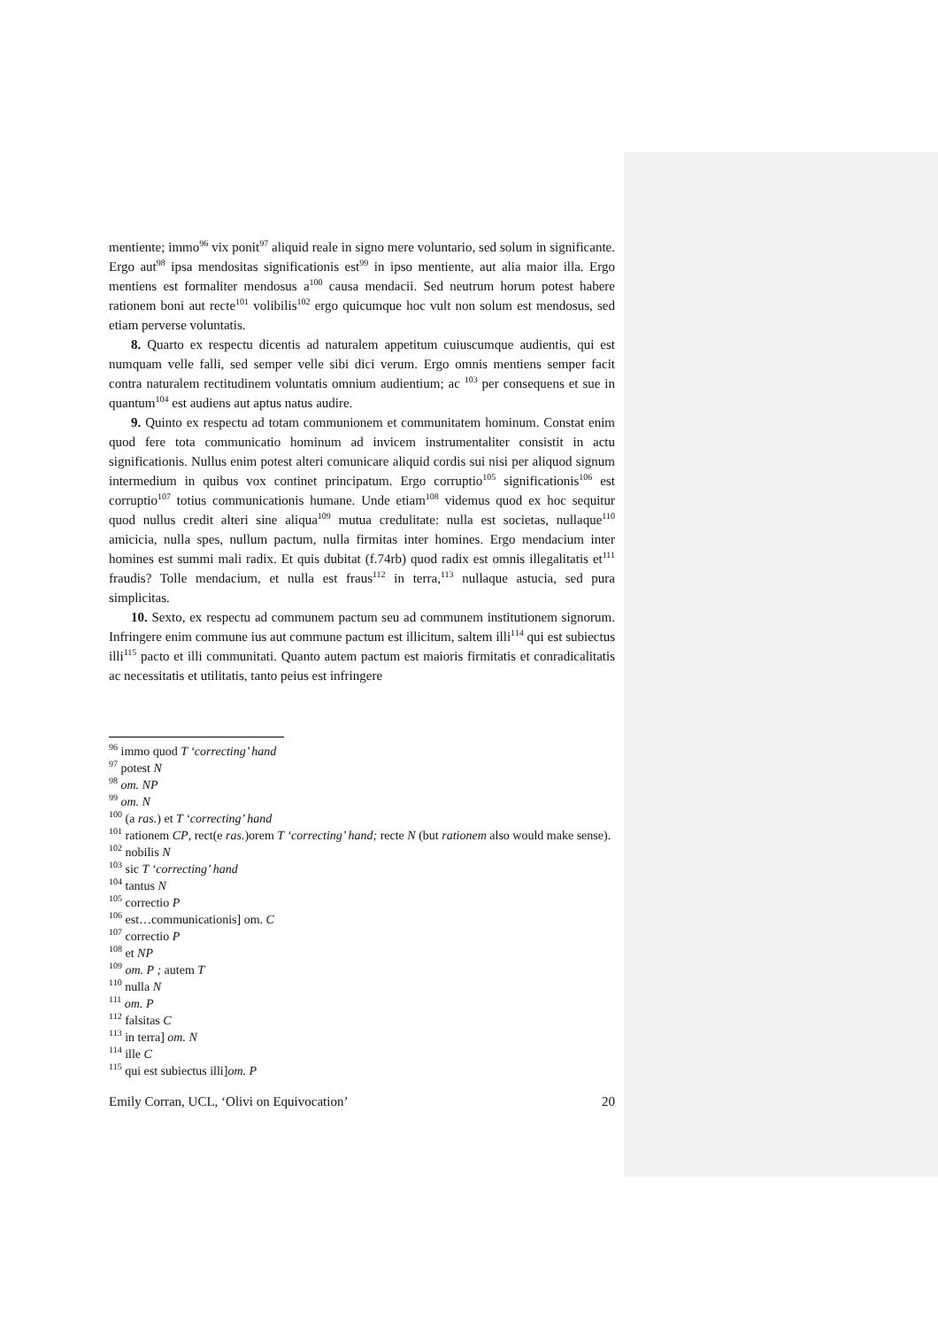mentiente; immo<sup>96</sup> vix ponit<sup>97</sup> aliquid reale in signo mere voluntario, sed solum in significante. Ergo aut<sup>98</sup> ipsa mendositas significationis est<sup>99</sup> in ipso mentiente, aut alia maior illa. Ergo mentiens est formaliter mendosus a<sup>100</sup> causa mendacii. Sed neutrum horum potest habere rationem boni aut recte<sup>101</sup> volibilis<sup>102</sup> ergo quicumque hoc vult non solum est mendosus, sed etiam perverse voluntatis.
8. Quarto ex respectu dicentis ad naturalem appetitum cuiuscumque audientis, qui est numquam velle falli, sed semper velle sibi dici verum. Ergo omnis mentiens semper facit contra naturalem rectitudinem voluntatis omnium audientium; ac <sup>103</sup> per consequens et sue in quantum<sup>104</sup> est audiens aut aptus natus audire.
9. Quinto ex respectu ad totam communionem et communitatem hominum. Constat enim quod fere tota communicatio hominum ad invicem instrumentaliter consistit in actu significationis. Nullus enim potest alteri comunicare aliquid cordis sui nisi per aliquod signum intermedium in quibus vox continet principatum. Ergo corruptio<sup>105</sup> significationis<sup>106</sup> est corruptio<sup>107</sup> totius communicationis humane. Unde etiam<sup>108</sup> videmus quod ex hoc sequitur quod nullus credit alteri sine aliqua<sup>109</sup> mutua credulitate: nulla est societas, nullaque<sup>110</sup> amicicia, nulla spes, nullum pactum, nulla firmitas inter homines. Ergo mendacium inter homines est summi mali radix. Et quis dubitat (f.74rb) quod radix est omnis illegalitatis et<sup>111</sup> fraudis? Tolle mendacium, et nulla est fraus<sup>112</sup> in terra,<sup>113</sup> nullaque astucia, sed pura simplicitas.
10. Sexto, ex respectu ad communem pactum seu ad communem institutionem signorum. Infringere enim commune ius aut commune pactum est illicitum, saltem illi<sup>114</sup> qui est subiectus illi<sup>115</sup> pacto et illi communitati. Quanto autem pactum est maioris firmitatis et conradicalitatis ac necessitatis et utilitatis, tanto peius est infringere
<sup>96</sup> immo quod T ‘correcting’ hand
<sup>97</sup> potest N
<sup>98</sup> om. NP
<sup>99</sup> om. N
<sup>100</sup> (a ras.) et T ‘correcting’ hand
<sup>101</sup> rationem CP, rect(e ras.)orem T ‘correcting’ hand; recte N (but rationem also would make sense).
<sup>102</sup> nobilis N
<sup>103</sup> sic T ‘correcting’ hand
<sup>104</sup> tantus N
<sup>105</sup> correctio P
<sup>106</sup> est…communicationis] om. C
<sup>107</sup> correctio P
<sup>108</sup> et NP
<sup>109</sup> om. P ; autem T
<sup>110</sup> nulla N
<sup>111</sup> om. P
<sup>112</sup> falsitas C
<sup>113</sup> in terra] om. N
<sup>114</sup> ille C
<sup>115</sup> qui est subiectus illi]om. P
Emily Corran, UCL, ‘Olivi on Equivocation’ 20